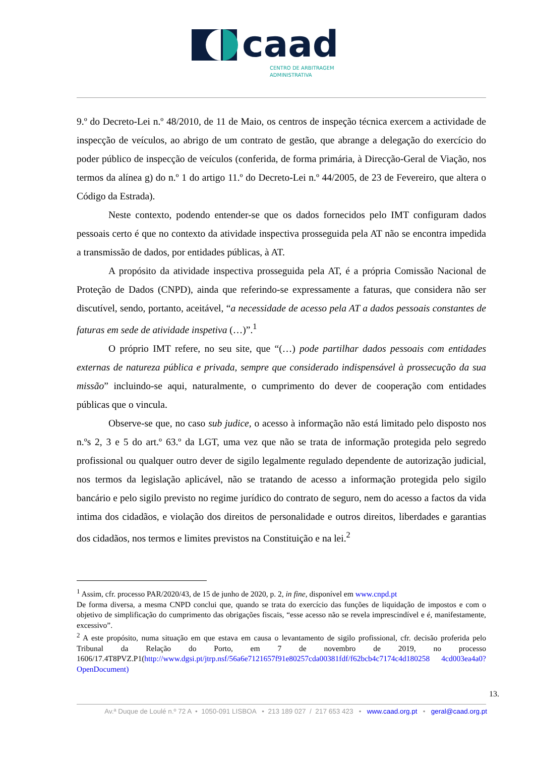caad
CENTRO DE ARBITRAGEM
ADMINISTRATIVA
9.º do Decreto-Lei n.º 48/2010, de 11 de Maio, os centros de inspeção técnica exercem a actividade de inspecção de veículos, ao abrigo de um contrato de gestão, que abrange a delegação do exercício do poder público de inspecção de veículos (conferida, de forma primária, à Direcção-Geral de Viação, nos termos da alínea g) do n.º 1 do artigo 11.º do Decreto-Lei n.º 44/2005, de 23 de Fevereiro, que altera o Código da Estrada).
Neste contexto, podendo entender-se que os dados fornecidos pelo IMT configuram dados pessoais certo é que no contexto da atividade inspectiva prosseguida pela AT não se encontra impedida a transmissão de dados, por entidades públicas, à AT.
A propósito da atividade inspectiva prosseguida pela AT, é a própria Comissão Nacional de Proteção de Dados (CNPD), ainda que referindo-se expressamente a faturas, que considera não ser discutível, sendo, portanto, aceitável, “a necessidade de acesso pela AT a dados pessoais constantes de faturas em sede de atividade inspetiva (…)”.<sup>1</sup>
O próprio IMT refere, no seu site, que “(…) pode partilhar dados pessoais com entidades externas de natureza pública e privada, sempre que considerado indispensável à prossecução da sua missão” incluindo-se aqui, naturalmente, o cumprimento do dever de cooperação com entidades públicas que o vincula.
Observe-se que, no caso sub judice, o acesso à informação não está limitado pelo disposto nos n.ºs 2, 3 e 5 do art.º 63.º da LGT, uma vez que não se trata de informação protegida pelo segredo profissional ou qualquer outro dever de sigilo legalmente regulado dependente de autorização judicial, nos termos da legislação aplicável, não se tratando de acesso a informação protegida pelo sigilo bancário e pelo sigilo previsto no regime jurídico do contrato de seguro, nem do acesso a factos da vida intima dos cidadãos, e violação dos direitos de personalidade e outros direitos, liberdades e garantias dos cidadãos, nos termos e limites previstos na Constituição e na lei.<sup>2</sup>
<sup>1</sup> Assim, cfr. processo PAR/2020/43, de 15 de junho de 2020, p. 2, in fine, disponível em www.cnpd.pt
De forma diversa, a mesma CNPD conclui que, quando se trata do exercício das funções de liquidação de impostos e com o objetivo de simplificação do cumprimento das obrigações fiscais, “esse acesso não se revela imprescindível e é, manifestamente, excessivo”.
<sup>2</sup> A este propósito, numa situação em que estava em causa o levantamento de sigilo profissional, cfr. decisão proferida pelo Tribunal da Relação do Porto, em 7 de novembro de 2019, no processo 1606/17.4T8PVZ.P1(http://www.dgsi.pt/jtrp.nsf/56a6e7121657f91e80257cda00381fdf/f62bcb4c7174c4d180258 4cd003ea4a0?OpenDocument)
13.
Av.ª Duque de Loulé n.º 72 A • 1050-091 LISBOA • 213 189 027 / 217 653 423 • www.caad.org.pt • geral@caad.org.pt